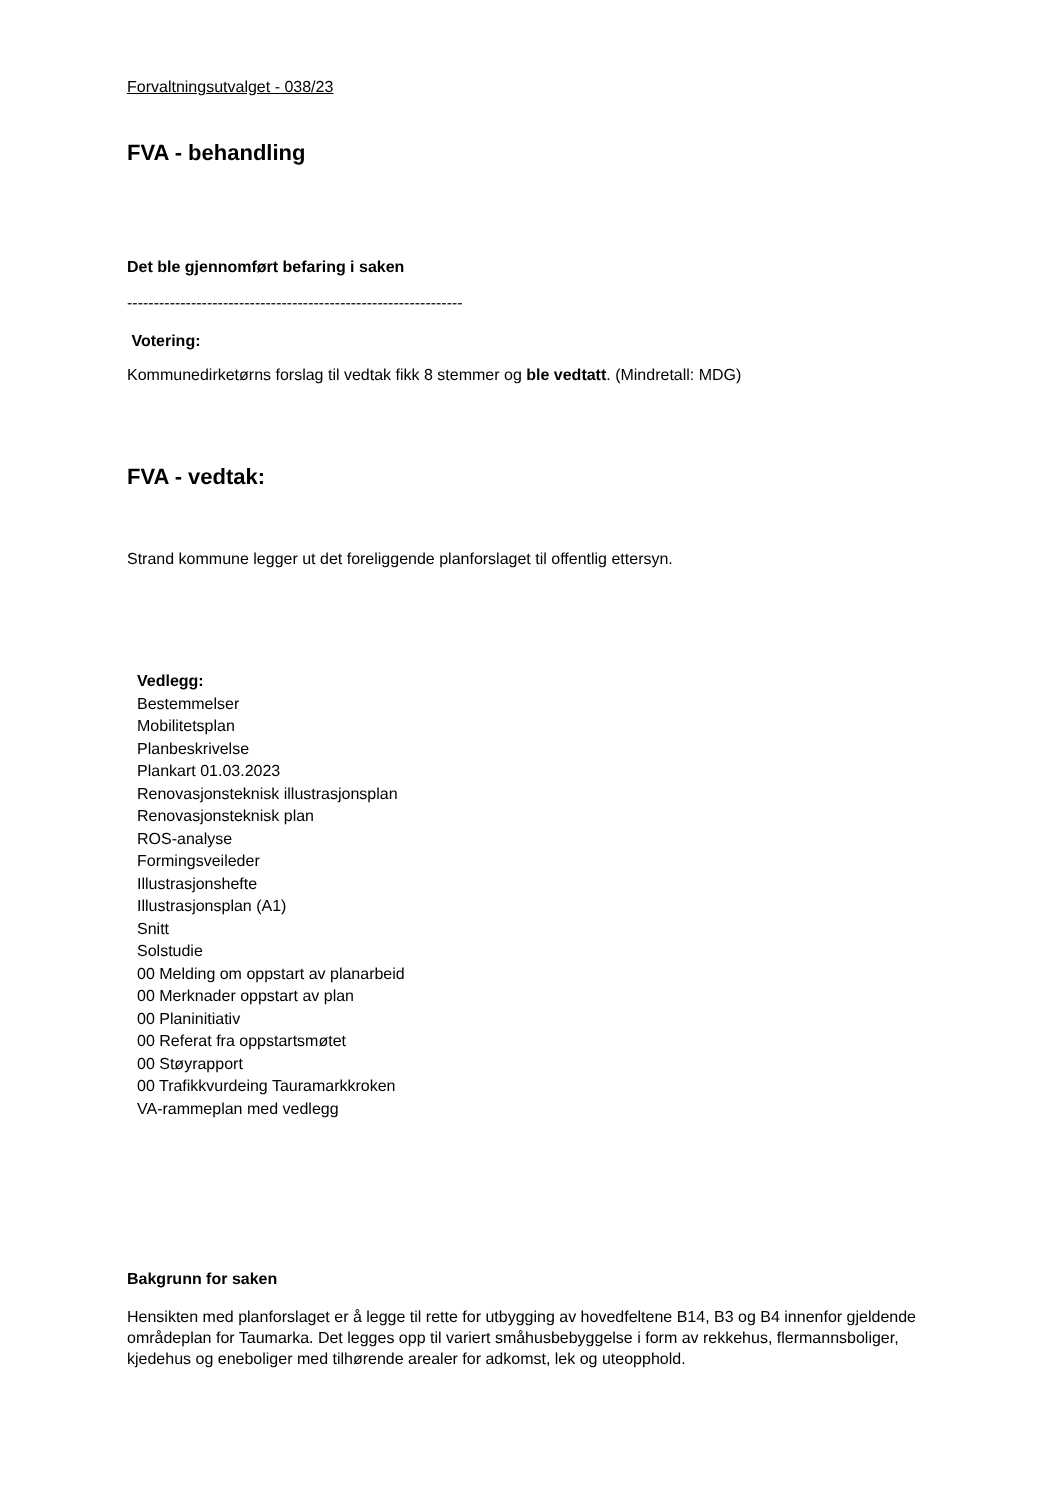Forvaltningsutvalget - 038/23
FVA - behandling
Det ble gjennomført befaring i saken
---------------------------------------------------------------
Votering:
Kommunedirketørns forslag til vedtak fikk 8 stemmer og ble vedtatt. (Mindretall: MDG)
FVA - vedtak:
Strand kommune legger ut det foreliggende planforslaget til offentlig ettersyn.
Vedlegg:
Bestemmelser
Mobilitetsplan
Planbeskrivelse
Plankart 01.03.2023
Renovasjonsteknisk illustrasjonsplan
Renovasjonsteknisk plan
ROS-analyse
Formingsveileder
Illustrasjonshefte
Illustrasjonsplan (A1)
Snitt
Solstudie
00 Melding om oppstart av planarbeid
00 Merknader oppstart av plan
00 Planinitiativ
00 Referat fra oppstartsmøtet
00 Støyrapport
00 Trafikkvurdeing Tauramarkkroken
VA-rammeplan med vedlegg
Bakgrunn for saken
Hensikten med planforslaget er å legge til rette for utbygging av hovedfeltene B14, B3 og B4 innenfor gjeldende områdeplan for Taumarka. Det legges opp til variert småhusbebyggelse i form av rekkehus, flermannsboliger, kjedehus og eneboliger med tilhørende arealer for adkomst, lek og uteopphold.